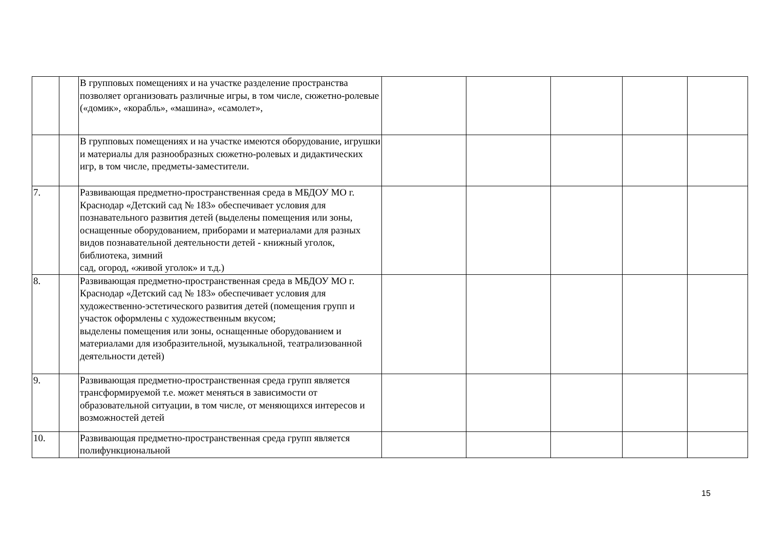| | | В групповых помещениях и на участке разделение пространства позволяет организовать различные игры, в том числе, сюжетно-ролевые («домик», «корабль», «машина», «самолет», | | | | | |
| | | В групповых помещениях и на участке имеются оборудование, игрушки и материалы для разнообразных сюжетно-ролевых и дидактических игр, в том числе, предметы-заместители. | | | | | |
| 7. | | Развивающая предметно-пространственная среда в МБДОУ МО г. Краснодар «Детский сад № 183» обеспечивает условия для познавательного развития детей (выделены помещения или зоны, оснащенные оборудованием, приборами и материалами для разных видов познавательной деятельности детей - книжный уголок, библиотека, зимний сад, огород, «живой уголок» и т.д.) | | | | | |
| 8. | | Развивающая предметно-пространственная среда в МБДОУ МО г. Краснодар «Детский сад № 183» обеспечивает условия для художественно-эстетического развития детей (помещения групп и участок оформлены с художественным вкусом; выделены помещения или зоны, оснащенные оборудованием и материалами для изобразительной, музыкальной, театрализованной деятельности детей) | | | | | |
| 9. | | Развивающая предметно-пространственная среда групп является трансформируемой т.е. может меняться в зависимости от образовательной ситуации, в том числе, от меняющихся интересов и возможностей детей | | | | | |
| 10. | | Развивающая предметно-пространственная среда групп является полифункциональной | | | | | |
15